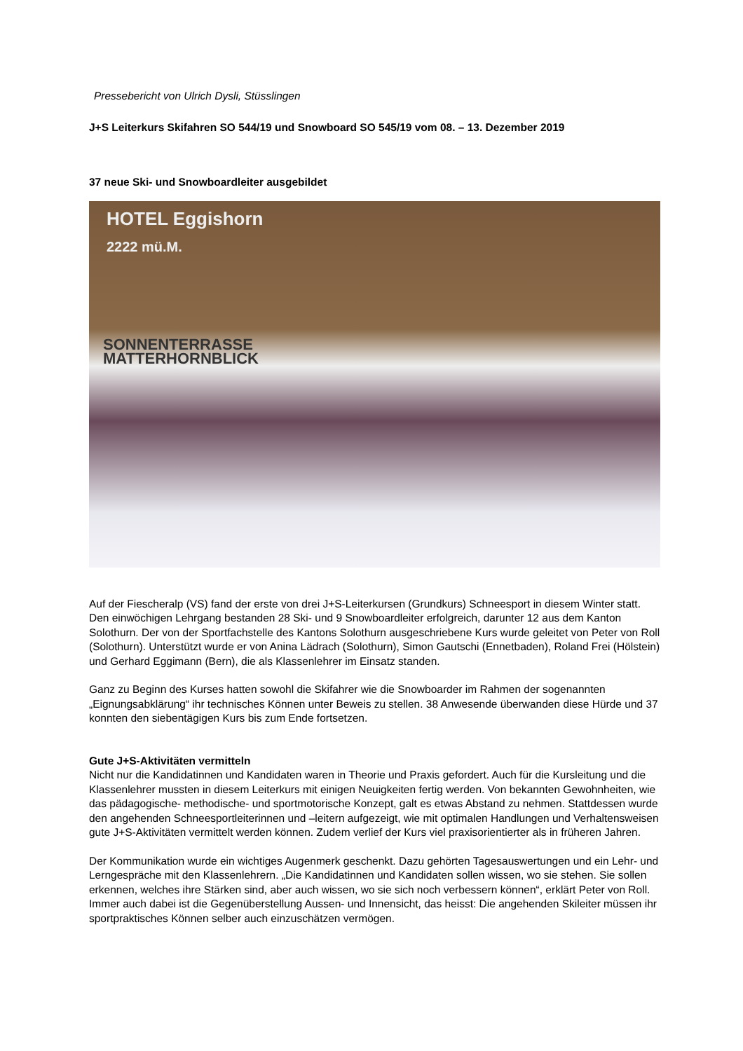Pressebericht von Ulrich Dysli, Stüsslingen
J+S Leiterkurs Skifahren SO 544/19 und Snowboard SO 545/19 vom 08. – 13. Dezember 2019
37 neue Ski- und Snowboardleiter ausgebildet
HOTEL Eggishorn
2222 mü.M.
SONNENTERRASSE
MATTERHORNBLICK
Auf der Fiescheralp (VS) fand der erste von drei J+S-Leiterkursen (Grundkurs) Schneesport in diesem Winter statt. Den einwöchigen Lehrgang bestanden 28 Ski- und 9 Snowboardleiter erfolgreich, darunter 12 aus dem Kanton Solothurn. Der von der Sportfachstelle des Kantons Solothurn ausgeschriebene Kurs wurde geleitet von Peter von Roll (Solothurn). Unterstützt wurde er von Anina Lädrach (Solothurn), Simon Gautschi (Ennetbaden), Roland Frei (Hölstein) und Gerhard Eggimann (Bern), die als Klassenlehrer im Einsatz standen.
Ganz zu Beginn des Kurses hatten sowohl die Skifahrer wie die Snowboarder im Rahmen der sogenannten „Eignungsabklärung“ ihr technisches Können unter Beweis zu stellen. 38 Anwesende überwanden diese Hürde und 37 konnten den siebentägigen Kurs bis zum Ende fortsetzen.
Gute J+S-Aktivitäten vermitteln
Nicht nur die Kandidatinnen und Kandidaten waren in Theorie und Praxis gefordert. Auch für die Kursleitung und die Klassenlehrer mussten in diesem Leiterkurs mit einigen Neuigkeiten fertig werden. Von bekannten Gewohnheiten, wie das pädagogische- methodische- und sportmotorische Konzept, galt es etwas Abstand zu nehmen. Stattdessen wurde den angehenden Schneesportleiterinnen und –leitern aufgezeigt, wie mit optimalen Handlungen und Verhaltensweisen gute J+S-Aktivitäten vermittelt werden können. Zudem verlief der Kurs viel praxisorientierter als in früheren Jahren.
Der Kommunikation wurde ein wichtiges Augenmerk geschenkt. Dazu gehörten Tagesauswertungen und ein Lehr- und Lerngespräche mit den Klassenlehrern. „Die Kandidatinnen und Kandidaten sollen wissen, wo sie stehen. Sie sollen erkennen, welches ihre Stärken sind, aber auch wissen, wo sie sich noch verbessern können“, erklärt Peter von Roll. Immer auch dabei ist die Gegenüberstellung Aussen- und Innensicht, das heisst: Die angehenden Skileiter müssen ihr sportpraktisches Können selber auch einzuschätzen vermögen.